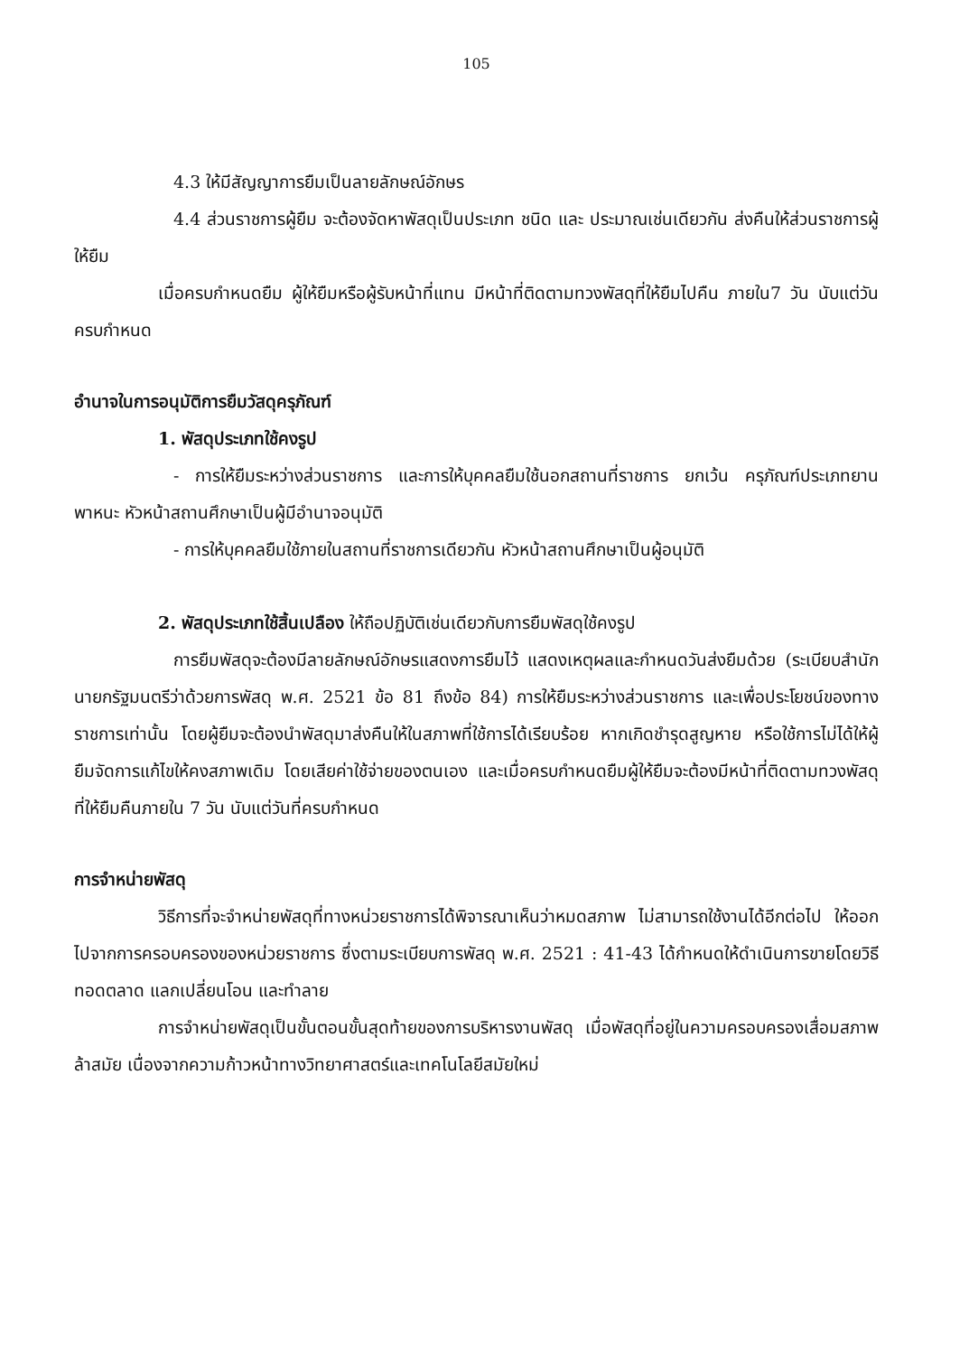105
4.3 ให้มีสัญญาการยืมเป็นลายลักษณ์อักษร
4.4 ส่วนราชการผู้ยืม จะต้องจัดหาพัสดุเป็นประเภท ชนิด และ ประมาณเช่นเดียวกัน ส่งคืนให้ส่วนราชการผู้ให้ยืม
เมื่อครบกำหนดยืม ผู้ให้ยืมหรือผู้รับหน้าที่แทน มีหน้าที่ติดตามทวงพัสดุที่ให้ยืมไปคืน ภายใน7 วัน นับแต่วันครบกำหนด
อำนาจในการอนุมัติการยืมวัสดุครุภัณฑ์
1. พัสดุประเภทใช้คงรูป
- การให้ยืมระหว่างส่วนราชการ และการให้บุคคลยืมใช้นอกสถานที่ราชการ ยกเว้น ครุภัณฑ์ประเภทยานพาหนะ หัวหน้าสถานศึกษาเป็นผู้มีอำนาจอนุมัติ
- การให้บุคคลยืมใช้ภายในสถานที่ราชการเดียวกัน หัวหน้าสถานศึกษาเป็นผู้อนุมัติ
2. พัสดุประเภทใช้สิ้นเปลือง ให้ถือปฏิบัติเช่นเดียวกับการยืมพัสดุใช้คงรูป
การยืมพัสดุจะต้องมีลายลักษณ์อักษรแสดงการยืมไว้ แสดงเหตุผลและกำหนดวันส่งยืมด้วย (ระเบียบสำนักนายกรัฐมนตรีว่าด้วยการพัสดุ พ.ศ. 2521 ข้อ 81 ถึงข้อ 84) การให้ยืมระหว่างส่วนราชการ และเพื่อประโยชน์ของทางราชการเท่านั้น โดยผู้ยืมจะต้องนำพัสดุมาส่งคืนให้ในสภาพที่ใช้การได้เรียบร้อย หากเกิดชำรุดสูญหาย หรือใช้การไม่ได้ให้ผู้ยืมจัดการแก้ไขให้คงสภาพเดิม โดยเสียค่าใช้จ่ายของตนเอง และเมื่อครบกำหนดยืมผู้ให้ยืมจะต้องมีหน้าที่ติดตามทวงพัสดุที่ให้ยืมคืนภายใน 7 วัน นับแต่วันที่ครบกำหนด
การจำหน่ายพัสดุ
วิธีการที่จะจำหน่ายพัสดุที่ทางหน่วยราชการได้พิจารณาเห็นว่าหมดสภาพ ไม่สามารถใช้งานได้อีกต่อไป ให้ออกไปจากการครอบครองของหน่วยราชการ ซึ่งตามระเบียบการพัสดุ พ.ศ. 2521 : 41-43 ได้กำหนดให้ดำเนินการขายโดยวิธีทอดตลาด แลกเปลี่ยนโอน และทำลาย
การจำหน่ายพัสดุเป็นขั้นตอนขั้นสุดท้ายของการบริหารงานพัสดุ เมื่อพัสดุที่อยู่ในความครอบครองเสื่อมสภาพล้าสมัย เนื่องจากความก้าวหน้าทางวิทยาศาสตร์และเทคโนโลยีสมัยใหม่